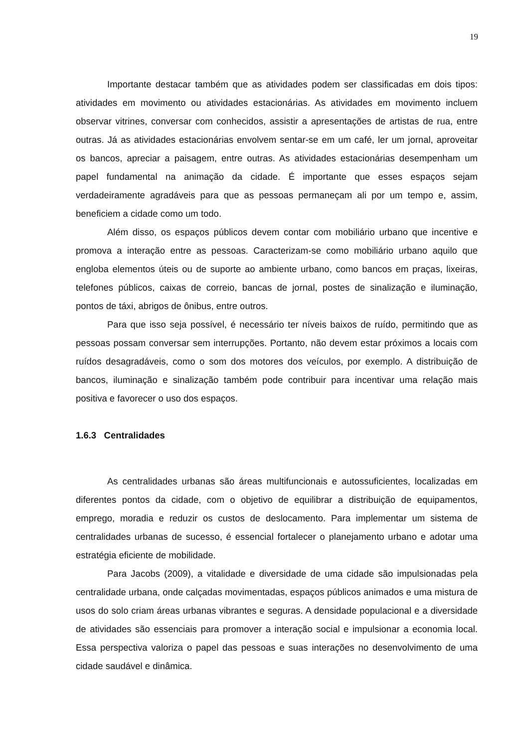19
Importante destacar também que as atividades podem ser classificadas em dois tipos: atividades em movimento ou atividades estacionárias. As atividades em movimento incluem observar vitrines, conversar com conhecidos, assistir a apresentações de artistas de rua, entre outras. Já as atividades estacionárias envolvem sentar-se em um café, ler um jornal, aproveitar os bancos, apreciar a paisagem, entre outras. As atividades estacionárias desempenham um papel fundamental na animação da cidade. É importante que esses espaços sejam verdadeiramente agradáveis para que as pessoas permaneçam ali por um tempo e, assim, beneficiem a cidade como um todo.
Além disso, os espaços públicos devem contar com mobiliário urbano que incentive e promova a interação entre as pessoas. Caracterizam-se como mobiliário urbano aquilo que engloba elementos úteis ou de suporte ao ambiente urbano, como bancos em praças, lixeiras, telefones públicos, caixas de correio, bancas de jornal, postes de sinalização e iluminação, pontos de táxi, abrigos de ônibus, entre outros.
Para que isso seja possível, é necessário ter níveis baixos de ruído, permitindo que as pessoas possam conversar sem interrupções. Portanto, não devem estar próximos a locais com ruídos desagradáveis, como o som dos motores dos veículos, por exemplo. A distribuição de bancos, iluminação e sinalização também pode contribuir para incentivar uma relação mais positiva e favorecer o uso dos espaços.
1.6.3 Centralidades
As centralidades urbanas são áreas multifuncionais e autossuficientes, localizadas em diferentes pontos da cidade, com o objetivo de equilibrar a distribuição de equipamentos, emprego, moradia e reduzir os custos de deslocamento. Para implementar um sistema de centralidades urbanas de sucesso, é essencial fortalecer o planejamento urbano e adotar uma estratégia eficiente de mobilidade.
Para Jacobs (2009), a vitalidade e diversidade de uma cidade são impulsionadas pela centralidade urbana, onde calçadas movimentadas, espaços públicos animados e uma mistura de usos do solo criam áreas urbanas vibrantes e seguras. A densidade populacional e a diversidade de atividades são essenciais para promover a interação social e impulsionar a economia local. Essa perspectiva valoriza o papel das pessoas e suas interações no desenvolvimento de uma cidade saudável e dinâmica.